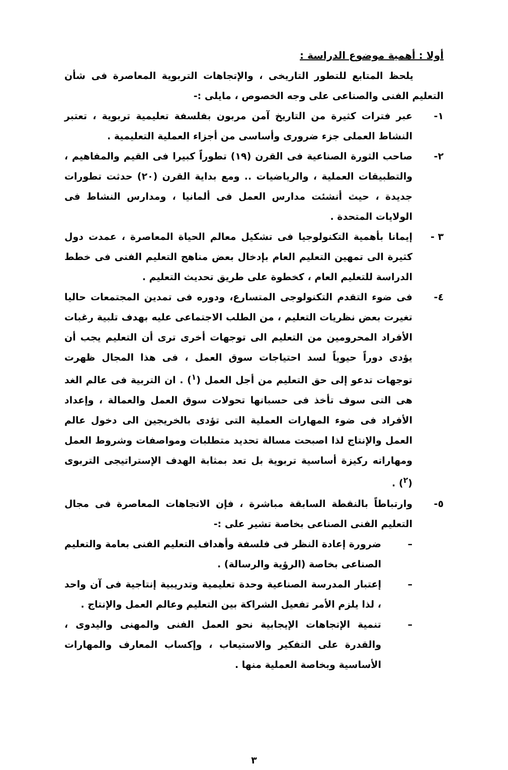أولا : أهمية موضوع الدراسة :
يلحظ المتابع للتطور التاريخى ، والإتجاهات التربوية المعاصرة فى شأن التعليم الفنى والصناعى على وجه الخصوص ، مايلى :-
١- عبر فترات كثيرة من التاريخ آمن مربون بفلسفة تعليمية تربوية ، تعتبر النشاط العملى جزء ضرورى وأساسى من أجزاء العملية التعليمية .
٢- صاحب الثورة الصناعية فى القرن (١٩) تطوراً كبيرا فى القيم والمفاهيم ، والتطبيقات العملية ، والرياضيات .. ومع بداية القرن (٢٠) حدثت تطورات جديدة ، حيث أنشئت مدارس العمل فى ألمانيا ، ومدارس النشاط فى الولايات المتحدة .
٣ - إيمانا بأهمية التكنولوجيا فى تشكيل معالم الحياة المعاصرة ، عمدت دول كثيرة الى تمهين التعليم العام بإدخال بعض مناهج التعليم الفنى فى خطط الدراسة للتعليم العام ، كخطوة على طريق تحديث التعليم .
٤- فى ضوء التقدم التكنولوجى المتسارع، ودوره فى تمدين المجتمعات حاليا تغيرت بعض نظريات التعليم ، من الطلب الاجتماعى عليه بهدف تلبية رغبات الأفراد المحرومين من التعليم الى توجهات أخرى ترى أن التعليم يجب أن يؤدى دوراً حيوياً لسد احتياجات سوق العمل ، فى هذا المجال ظهرت توجهات تدعو إلى حق التعليم من أجل العمل (<sup>١</sup>) . ان التربية فى عالم الغد هى التى سوف تأخذ فى حسبانها تحولات سوق العمل والعمالة ، وإعداد الأفراد فى ضوء المهارات العملية التى تؤدى بالخريجين الى دخول عالم العمل والإنتاج لذا اصبحت مسالة تحديد متطلبات ومواصفات وشروط العمل ومهاراته ركيزة أساسية تربوية بل تعد بمثابة الهدف الإستراتيجى التربوى (<sup>٢</sup>) .
٥- وارتباطاً بالنقطة السابقة مباشرة ، فإن الاتجاهات المعاصرة فى مجال التعليم الفنى الصناعى بخاصة تشير على :-
– ضرورة إعادة النظر فى فلسفة وأهداف التعليم الفنى بعامة والتعليم الصناعى بخاصة (الرؤية والرسالة) .
– إعتبار المدرسة الصناعية وحدة تعليمية وتدريبية إنتاجية فى آن واحد ، لذا يلزم الأمر تفعيل الشراكة بين التعليم وعالم العمل والإنتاج .
– تنمية الإتجاهات الإيجابية نحو العمل الفنى والمهنى واليدوى ، والقدرة على التفكير والاستيعاب ، وإكساب المعارف والمهارات الأساسية وبخاصة العملية منها .
٣